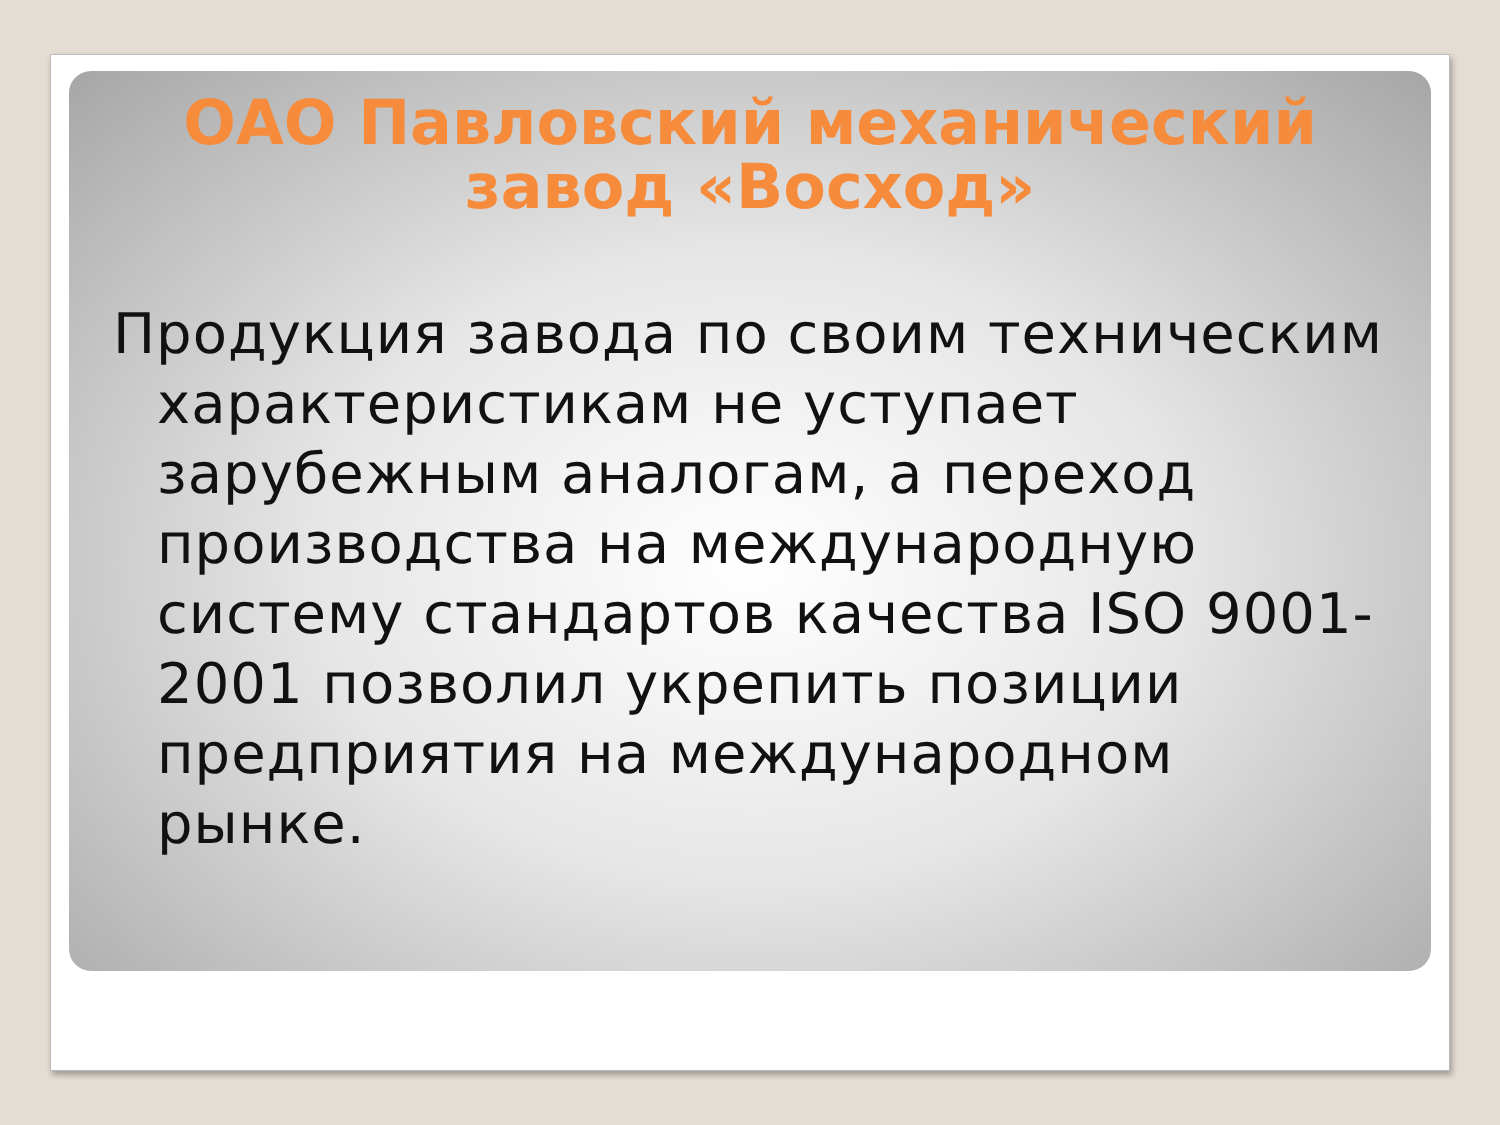ОАО Павловский механический завод «Восход»
Продукция завода по своим техническим характеристикам не уступает зарубежным аналогам, а переход производства на международную систему стандартов качества ISO 9001-2001 позволил укрепить позиции предприятия на международном рынке.